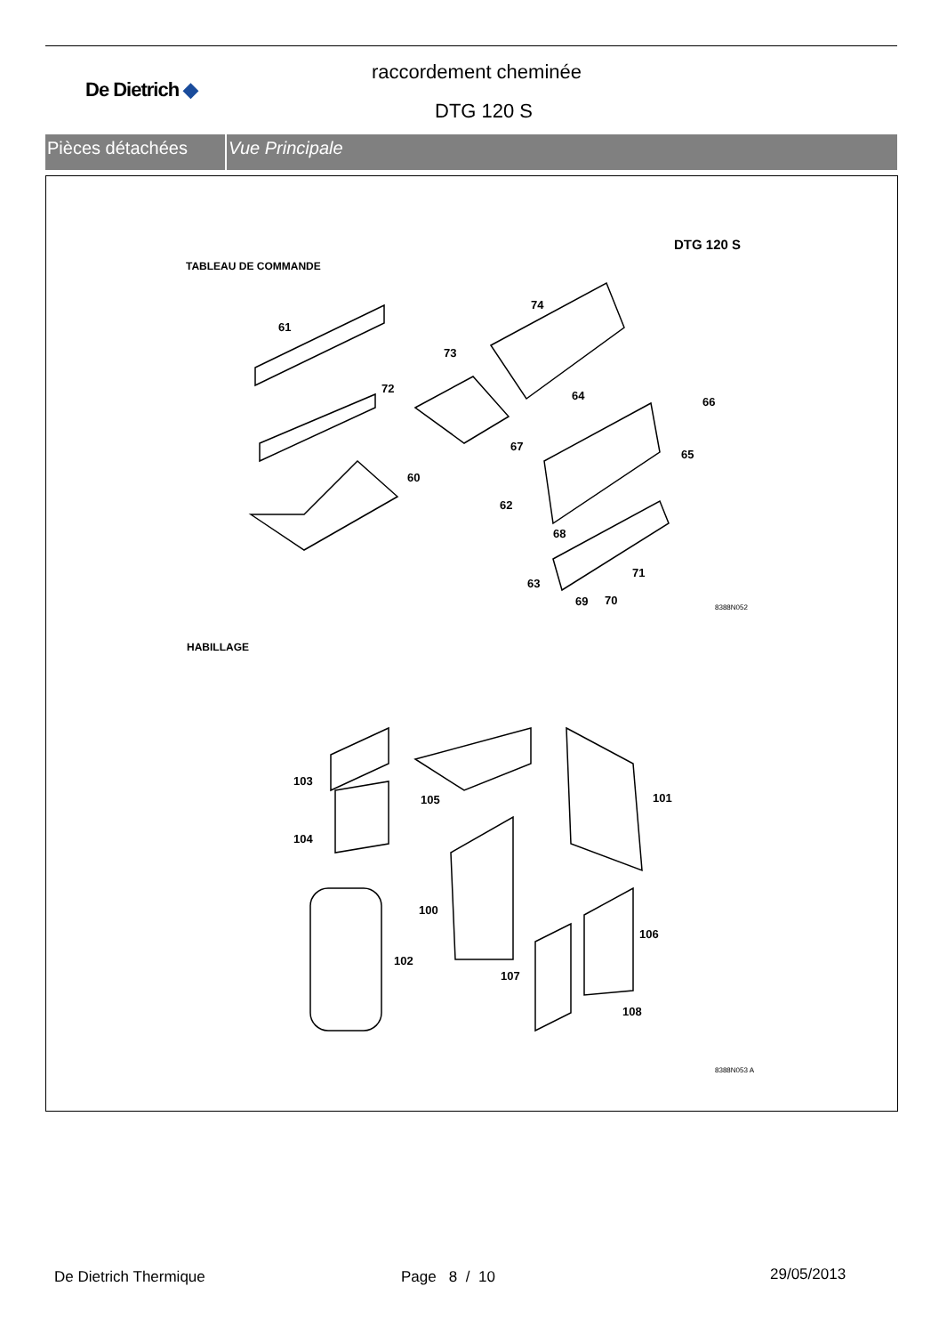De Dietrich ◆
raccordement cheminée
DTG 120 S
Pièces détachées Vue Principale
DTG 120 S
TABLEAU DE COMMANDE
61
74
73
72
64 66
67
65
60
62
68
71
63
69 70
8388N052
HABILLAGE
103
105 101
104
100
106
102
107
108
8388N053 A
De Dietrich Thermique Page 8 / 10 29/05/2013